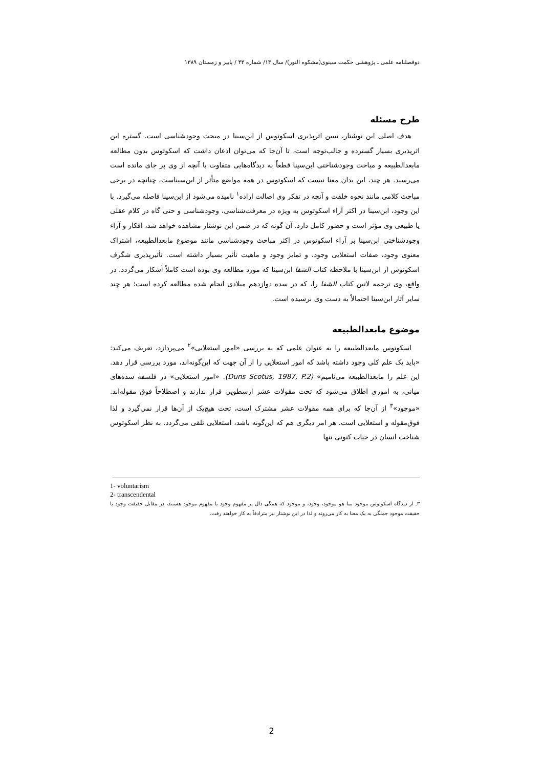دوفصلنامه علمی ـ پژوهشی حکمت سینوی(مشکوه النور)/ سال ۱۴/ شماره ۴۴ / پاییز و زمستان ۱۳۸۹
طرح مسئله
هدف اصلی این نوشتار، تبیین اثرپذیری اسکوتوس از ابن‌سینا در مبحث وجودشناسی است. گستره این اثرپذیری بسیار گسترده و جالب‌توجه است، تا آن‌جا که می‌توان اذعان داشت که اسکوتوس بدون مطالعه مابعدالطبیعه و مباحث وجودشناختی ابن‌سینا قطعاً به دیدگاه‌هایی متفاوت با آنچه از وی بر جای مانده است می‌رسید. هر چند، این بدان معنا نیست که اسکوتوس در همه مواضع متأثر از ابن‌سیناست، چنانچه در برخی مباحث کلامی مانند نحوه خلقت و آنچه در تفکر وی اصالت اراده<sup>۱</sup> نامیده می‌شود از ابن‌سینا فاصله می‌گیرد. با این وجود، ابن‌سینا در اکثر آراء اسکوتوس به ویژه در معرفت‌شناسی، وجودشناسی و حتی گاه در کلام عقلی یا طبیعی وی مؤثر است و حضور کامل دارد. آن گونه که در ضمن این نوشتار مشاهده خواهد شد، افکار و آراء وجودشناختی ابن‌سینا بر آراء اسکوتوس در اکثر مباحث وجودشناسی مانند موضوع مابعدالطبیعه، اشتراک معنوی وجود، صفات استعلایی وجود، و تمایز وجود و ماهیت تأثیر بسیار داشته است. تأثیرپذیری شگرف اسکوتوس از ابن‌سینا با ملاحظه کتاب الشفا ابن‌سینا که مورد مطالعه وی بوده است کاملاً آشکار می‌گردد. در واقع، وی ترجمه لاتین کتاب الشفا را، که در سده دوازدهم میلادی انجام شده مطالعه کرده است؛ هر چند سایر آثار ابن‌سینا احتمالاً به دست وی نرسیده است.
موضوع مابعدالطبیعه
اسکوتوس مابعدالطبیعه را به عنوان علمی که به بررسی «امور استعلایی»<sup>۲</sup> می‌پردازد، تعریف می‌کند: «باید یک علم کلی وجود داشته باشد که امور استعلایی را از آن جهت که این‌گونه‌اند، مورد بررسی قرار دهد. این علم را مابعدالطبیعه می‌نامیم» (Duns Scotus, 1987, P.2). «امور استعلایی» در فلسفه سده‌های میانی، به اموری اطلاق می‌شود که تحت مقولات عشر ارسطویی قرار ندارند و اصطلاحاً فوق مقوله‌اند. «موجود»<sup>۳</sup> از آن‌جا که برای همه مقولات عشر مشترک است، تحت هیچ‌یک از آن‌ها قرار نمی‌گیرد و لذا فوق‌مقوله و استعلایی است. هر امر دیگری هم که این‌گونه باشد، استعلایی تلقی می‌گردد. به نظر اسکوتوس شناخت انسان در حیات کنونی تنها
1- voluntarism
2- transcendental
۳ـ از دیدگاه اسکوتوس موجود بما هو موجود، وجود، و موجود که همگی دال بر مفهوم وجود یا مفهوم موجود هستند، در مقابل حقیقت وجود یا حقیقت موجود جملگی به یک معنا به کار می‌روند و لذا در این نوشتار نیز مترادفاً به کار خواهند رفت.
2